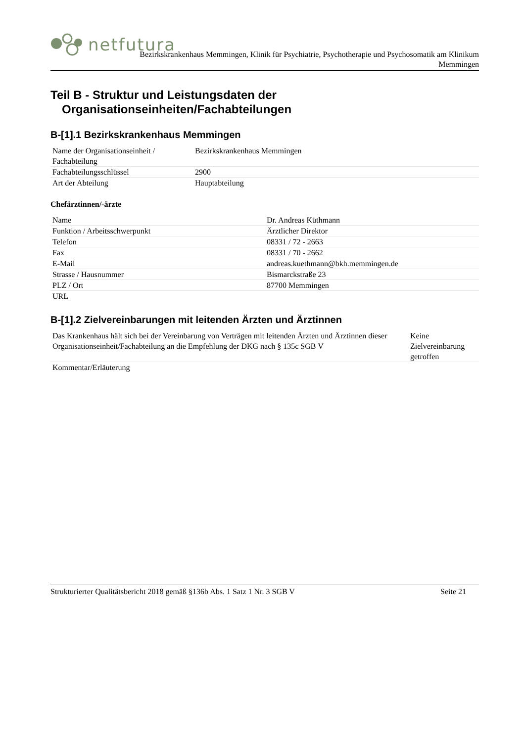netfutura
Bezirkskrankenhaus Memmingen, Klinik für Psychiatrie, Psychotherapie und Psychosomatik am Klinikum
Memmingen
Teil B - Struktur und Leistungsdaten der
Organisationseinheiten/Fachabteilungen
B-[1].1 Bezirkskrankenhaus Memmingen
| Name der Organisationseinheit / Fachabteilung | Bezirkskrankenhaus Memmingen |
| Fachabteilungsschlüssel | 2900 |
| Art der Abteilung | Hauptabteilung |
Chefärztinnen/-ärzte
| Name | Dr. Andreas Küthmann |
| Funktion / Arbeitsschwerpunkt | Ärztlicher Direktor |
| Telefon | 08331 / 72 - 2663 |
| Fax | 08331 / 70 - 2662 |
| E-Mail | andreas.kuethmann@bkh.memmingen.de |
| Strasse / Hausnummer | Bismarckstraße 23 |
| PLZ / Ort | 87700 Memmingen |
| URL | |
B-[1].2 Zielvereinbarungen mit leitenden Ärzten und Ärztinnen
| Das Krankenhaus hält sich bei der Vereinbarung von Verträgen mit leitenden Ärzten und Ärztinnen dieser Organisationseinheit/Fachabteilung an die Empfehlung der DKG nach § 135c SGB V | Keine Zielvereinbarung getroffen |
| Kommentar/Erläuterung | |
Strukturierter Qualitätsbericht 2018 gemäß §136b Abs. 1 Satz 1 Nr. 3 SGB V Seite 21